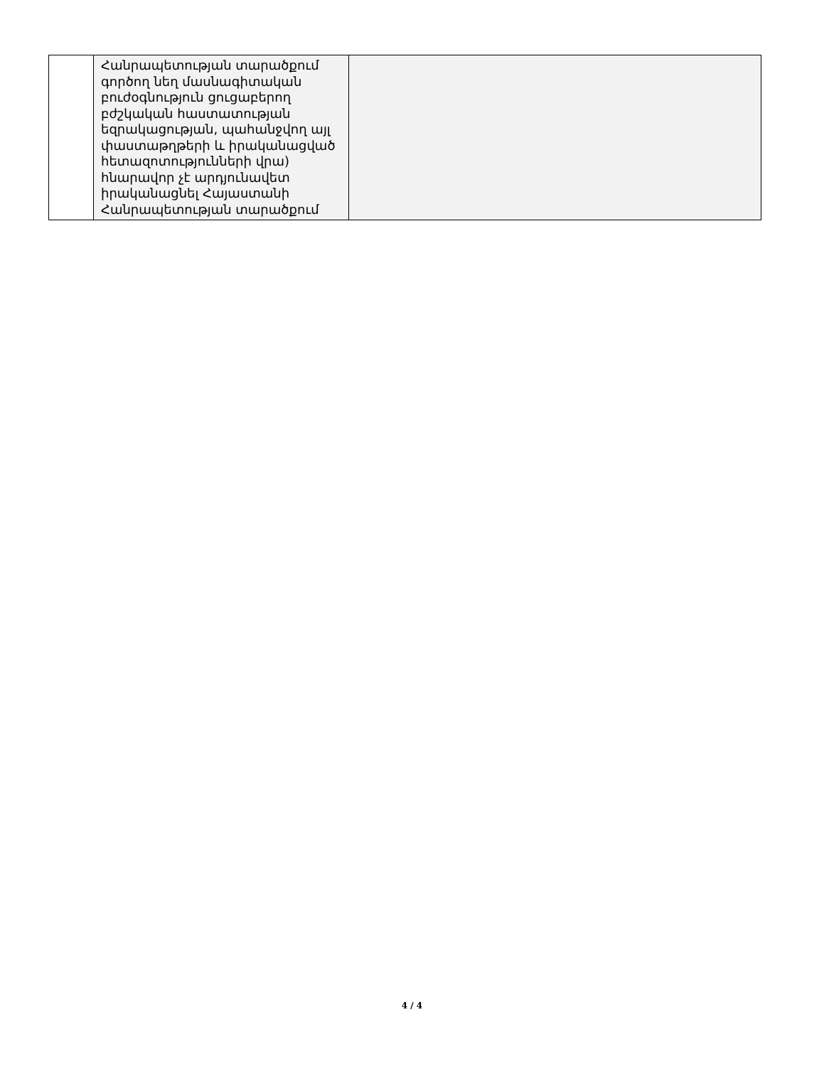| | Հանրապետության տարածքում գործող նեղ մասնագիտական բուժօգնություն ցուցաբերող բժշկական հաստատության եզրակացության, պահանջվող այլ փաստաթղթերի և իրականացված հետազոտությունների վրա) հնարավոր չէ արդյունավետ իրականացնել Հայաստանի Հանրապետության տարածքում | |
4 / 4